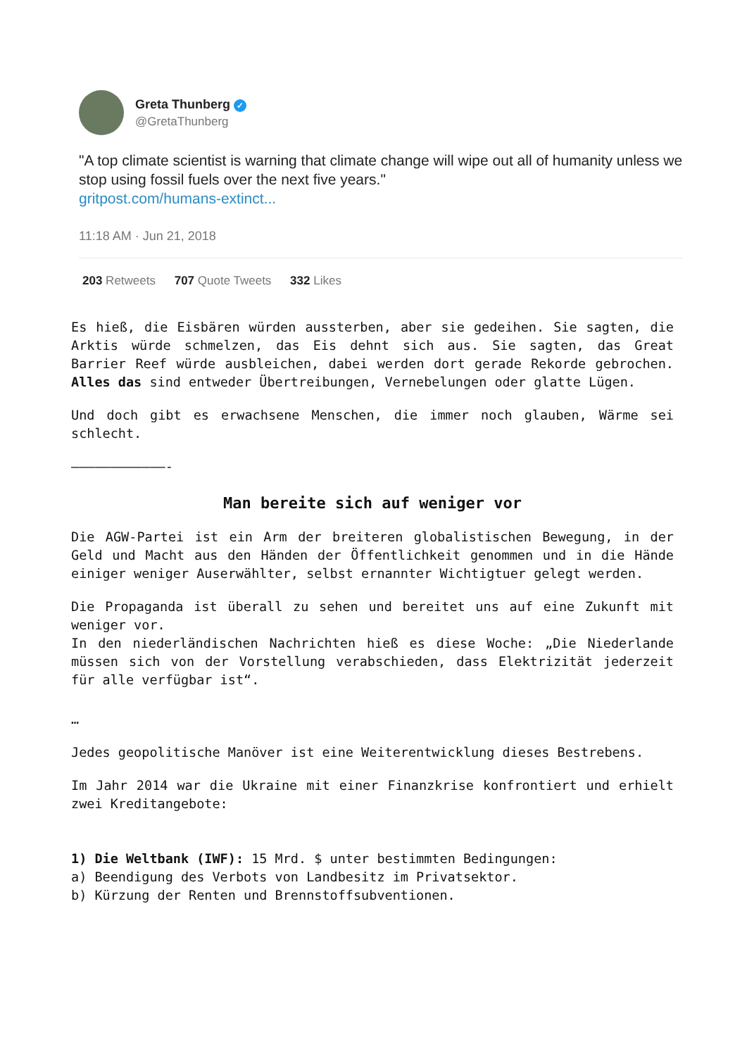Greta Thunberg ✓
@GretaThunberg
"A top climate scientist is warning that climate change will wipe out all of humanity unless we stop using fossil fuels over the next five years."
gritpost.com/humans-extinct...
11:18 AM · Jun 21, 2018
203 Retweets 707 Quote Tweets 332 Likes
Es hieß, die Eisbären würden aussterben, aber sie gedeihen. Sie sagten, die Arktis würde schmelzen, das Eis dehnt sich aus. Sie sagten, das Great Barrier Reef würde ausbleichen, dabei werden dort gerade Rekorde gebrochen. Alles das sind entweder Übertreibungen, Vernebelungen oder glatte Lügen.
Und doch gibt es erwachsene Menschen, die immer noch glauben, Wärme sei schlecht.
————————————-
Man bereite sich auf weniger vor
Die AGW-Partei ist ein Arm der breiteren globalistischen Bewegung, in der Geld und Macht aus den Händen der Öffentlichkeit genommen und in die Hände einiger weniger Auserwählter, selbst ernannter Wichtigtuer gelegt werden.
Die Propaganda ist überall zu sehen und bereitet uns auf eine Zukunft mit weniger vor.
In den niederländischen Nachrichten hieß es diese Woche: „Die Niederlande müssen sich von der Vorstellung verabschieden, dass Elektrizität jederzeit für alle verfügbar ist“.
…
Jedes geopolitische Manöver ist eine Weiterentwicklung dieses Bestrebens.
Im Jahr 2014 war die Ukraine mit einer Finanzkrise konfrontiert und erhielt zwei Kreditangebote:
1) Die Weltbank (IWF): 15 Mrd. $ unter bestimmten Bedingungen:
a) Beendigung des Verbots von Landbesitz im Privatsektor.
b) Kürzung der Renten und Brennstoffsubventionen.